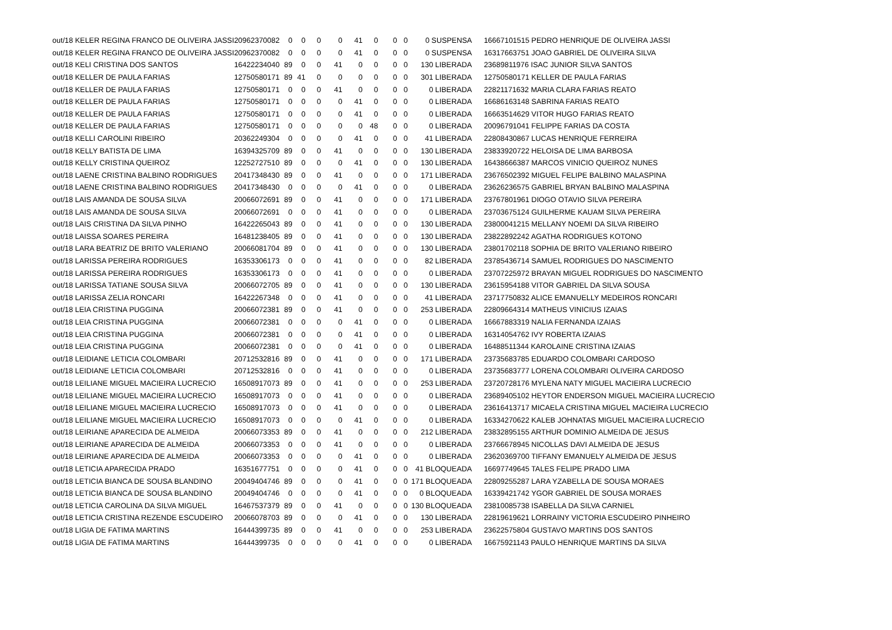| out/18 KELER REGINA FRANCO DE OLIVEIRA JASSI | 20962370082 | 0 | 0 | 0 | 0 | 41 | 0 | 0 | 0 | 0 SUSPENSA | | 16667101515 PEDRO HENRIQUE DE OLIVEIRA JASSI |
| out/18 KELER REGINA FRANCO DE OLIVEIRA JASSI | 20962370082 | 0 | 0 | 0 | 0 | 41 | 0 | 0 | 0 | 0 SUSPENSA | | 16317663751 JOAO GABRIEL DE OLIVEIRA SILVA |
| out/18 KELI CRISTINA DOS SANTOS | 16422234040 | 89 | 0 | 0 | 41 | 0 | 0 | 0 | 0 | 130 LIBERADA | | 23689811976 ISAC JUNIOR SILVA SANTOS |
| out/18 KELLER DE PAULA FARIAS | 12750580171 | 89 | 41 | 0 | 0 | 0 | 0 | 0 | 0 | 301 LIBERADA | | 12750580171 KELLER DE PAULA FARIAS |
| out/18 KELLER DE PAULA FARIAS | 12750580171 | 0 | 0 | 0 | 41 | 0 | 0 | 0 | 0 | 0 LIBERADA | | 22821171632 MARIA CLARA FARIAS REATO |
| out/18 KELLER DE PAULA FARIAS | 12750580171 | 0 | 0 | 0 | 0 | 41 | 0 | 0 | 0 | 0 LIBERADA | | 16686163148 SABRINA FARIAS REATO |
| out/18 KELLER DE PAULA FARIAS | 12750580171 | 0 | 0 | 0 | 0 | 41 | 0 | 0 | 0 | 0 LIBERADA | | 16663514629 VITOR HUGO FARIAS REATO |
| out/18 KELLER DE PAULA FARIAS | 12750580171 | 0 | 0 | 0 | 0 | 0 | 48 | 0 | 0 | 0 LIBERADA | | 20096791041 FELIPPE FARIAS DA COSTA |
| out/18 KELLI CAROLINI RIBEIRO | 20362249304 | 0 | 0 | 0 | 0 | 41 | 0 | 0 | 0 | 41 LIBERADA | | 22808430867 LUCAS HENRIQUE FERREIRA |
| out/18 KELLY BATISTA DE LIMA | 16394325709 | 89 | 0 | 0 | 41 | 0 | 0 | 0 | 0 | 130 LIBERADA | | 23833920722 HELOISA DE LIMA BARBOSA |
| out/18 KELLY CRISTINA QUEIROZ | 12252727510 | 89 | 0 | 0 | 0 | 41 | 0 | 0 | 0 | 130 LIBERADA | | 16438666387 MARCOS VINICIO QUEIROZ NUNES |
| out/18 LAENE CRISTINA BALBINO RODRIGUES | 20417348430 | 89 | 0 | 0 | 41 | 0 | 0 | 0 | 0 | 171 LIBERADA | | 23676502392 MIGUEL FELIPE BALBINO MALASPINA |
| out/18 LAENE CRISTINA BALBINO RODRIGUES | 20417348430 | 0 | 0 | 0 | 0 | 41 | 0 | 0 | 0 | 0 LIBERADA | | 23626236575 GABRIEL BRYAN BALBINO MALASPINA |
| out/18 LAIS AMANDA DE SOUSA SILVA | 20066072691 | 89 | 0 | 0 | 41 | 0 | 0 | 0 | 0 | 171 LIBERADA | | 23767801961 DIOGO OTAVIO SILVA PEREIRA |
| out/18 LAIS AMANDA DE SOUSA SILVA | 20066072691 | 0 | 0 | 0 | 41 | 0 | 0 | 0 | 0 | 0 LIBERADA | | 23703675124 GUILHERME KAUAM SILVA PEREIRA |
| out/18 LAIS CRISTINA DA SILVA PINHO | 16422265043 | 89 | 0 | 0 | 41 | 0 | 0 | 0 | 0 | 130 LIBERADA | | 23800041215 MELLANY NOEMI DA SILVA RIBEIRO |
| out/18 LAISSA SOARES PEREIRA | 16481238405 | 89 | 0 | 0 | 41 | 0 | 0 | 0 | 0 | 130 LIBERADA | | 23822892242 AGATHA RODRIGUES KOTONO |
| out/18 LARA BEATRIZ DE BRITO VALERIANO | 20066081704 | 89 | 0 | 0 | 41 | 0 | 0 | 0 | 0 | 130 LIBERADA | | 23801702118 SOPHIA DE BRITO VALERIANO RIBEIRO |
| out/18 LARISSA PEREIRA RODRIGUES | 16353306173 | 0 | 0 | 0 | 41 | 0 | 0 | 0 | 0 | 82 LIBERADA | | 23785436714 SAMUEL RODRIGUES DO NASCIMENTO |
| out/18 LARISSA PEREIRA RODRIGUES | 16353306173 | 0 | 0 | 0 | 41 | 0 | 0 | 0 | 0 | 0 LIBERADA | | 23707225972 BRAYAN MIGUEL RODRIGUES DO NASCIMENTO |
| out/18 LARISSA TATIANE SOUSA SILVA | 20066072705 | 89 | 0 | 0 | 41 | 0 | 0 | 0 | 0 | 130 LIBERADA | | 23615954188 VITOR GABRIEL DA SILVA SOUSA |
| out/18 LARISSA ZELIA RONCARI | 16422267348 | 0 | 0 | 0 | 41 | 0 | 0 | 0 | 0 | 41 LIBERADA | | 23717750832 ALICE EMANUELLY MEDEIROS RONCARI |
| out/18 LEIA CRISTINA PUGGINA | 20066072381 | 89 | 0 | 0 | 41 | 0 | 0 | 0 | 0 | 253 LIBERADA | | 22809664314 MATHEUS VINICIUS IZAIAS |
| out/18 LEIA CRISTINA PUGGINA | 20066072381 | 0 | 0 | 0 | 0 | 41 | 0 | 0 | 0 | 0 LIBERADA | | 16667883319 NALIA FERNANDA IZAIAS |
| out/18 LEIA CRISTINA PUGGINA | 20066072381 | 0 | 0 | 0 | 0 | 41 | 0 | 0 | 0 | 0 LIBERADA | | 16314054762 IVY ROBERTA IZAIAS |
| out/18 LEIA CRISTINA PUGGINA | 20066072381 | 0 | 0 | 0 | 0 | 41 | 0 | 0 | 0 | 0 LIBERADA | | 16488511344 KAROLAINE CRISTINA IZAIAS |
| out/18 LEIDIANE LETICIA COLOMBARI | 20712532816 | 89 | 0 | 0 | 41 | 0 | 0 | 0 | 0 | 171 LIBERADA | | 23735683785 EDUARDO COLOMBARI CARDOSO |
| out/18 LEIDIANE LETICIA COLOMBARI | 20712532816 | 0 | 0 | 0 | 41 | 0 | 0 | 0 | 0 | 0 LIBERADA | | 23735683777 LORENA COLOMBARI OLIVEIRA CARDOSO |
| out/18 LEILIANE MIGUEL MACIEIRA LUCRECIO | 16508917073 | 89 | 0 | 0 | 41 | 0 | 0 | 0 | 0 | 253 LIBERADA | | 23720728176 MYLENA NATY MIGUEL MACIEIRA LUCRECIO |
| out/18 LEILIANE MIGUEL MACIEIRA LUCRECIO | 16508917073 | 0 | 0 | 0 | 41 | 0 | 0 | 0 | 0 | 0 LIBERADA | | 23689405102 HEYTOR ENDERSON MIGUEL MACIEIRA LUCRECIO |
| out/18 LEILIANE MIGUEL MACIEIRA LUCRECIO | 16508917073 | 0 | 0 | 0 | 41 | 0 | 0 | 0 | 0 | 0 LIBERADA | | 23616413717 MICAELA CRISTINA MIGUEL MACIEIRA LUCRECIO |
| out/18 LEILIANE MIGUEL MACIEIRA LUCRECIO | 16508917073 | 0 | 0 | 0 | 0 | 41 | 0 | 0 | 0 | 0 LIBERADA | | 16334270622 KALEB JOHNATAS MIGUEL MACIEIRA LUCRECIO |
| out/18 LEIRIANE APARECIDA DE ALMEIDA | 20066073353 | 89 | 0 | 0 | 41 | 0 | 0 | 0 | 0 | 212 LIBERADA | | 23832895155 ARTHUR DOMINIO ALMEIDA DE JESUS |
| out/18 LEIRIANE APARECIDA DE ALMEIDA | 20066073353 | 0 | 0 | 0 | 41 | 0 | 0 | 0 | 0 | 0 LIBERADA | | 23766678945 NICOLLAS DAVI ALMEIDA DE JESUS |
| out/18 LEIRIANE APARECIDA DE ALMEIDA | 20066073353 | 0 | 0 | 0 | 0 | 41 | 0 | 0 | 0 | 0 LIBERADA | | 23620369700 TIFFANY EMANUELY ALMEIDA DE JESUS |
| out/18 LETICIA APARECIDA PRADO | 16351677751 | 0 | 0 | 0 | 0 | 41 | 0 | 0 | 0 | 41 BLOQUEADA | | 16697749645 TALES FELIPE PRADO LIMA |
| out/18 LETICIA BIANCA DE SOUSA BLANDINO | 20049404746 | 89 | 0 | 0 | 0 | 41 | 0 | 0 | 0 | 171 BLOQUEADA | | 22809255287 LARA YZABELLA DE SOUSA MORAES |
| out/18 LETICIA BIANCA DE SOUSA BLANDINO | 20049404746 | 0 | 0 | 0 | 0 | 41 | 0 | 0 | 0 | 0 BLOQUEADA | | 16339421742 YGOR GABRIEL DE SOUSA MORAES |
| out/18 LETICIA CAROLINA DA SILVA MIGUEL | 16467537379 | 89 | 0 | 0 | 41 | 0 | 0 | 0 | 0 | 130 BLOQUEADA | | 23810085738 ISABELLA DA SILVA CARNIEL |
| out/18 LETICIA CRISTINA REZENDE ESCUDEIRO | 20066078703 | 89 | 0 | 0 | 0 | 41 | 0 | 0 | 0 | 130 LIBERADA | | 22819619621 LORRAINY VICTORIA ESCUDEIRO PINHEIRO |
| out/18 LIGIA DE FATIMA MARTINS | 16444399735 | 89 | 0 | 0 | 41 | 0 | 0 | 0 | 0 | 253 LIBERADA | | 23622575804 GUSTAVO MARTINS DOS SANTOS |
| out/18 LIGIA DE FATIMA MARTINS | 16444399735 | 0 | 0 | 0 | 0 | 41 | 0 | 0 | 0 | 0 LIBERADA | | 16675921143 PAULO HENRIQUE MARTINS DA SILVA |